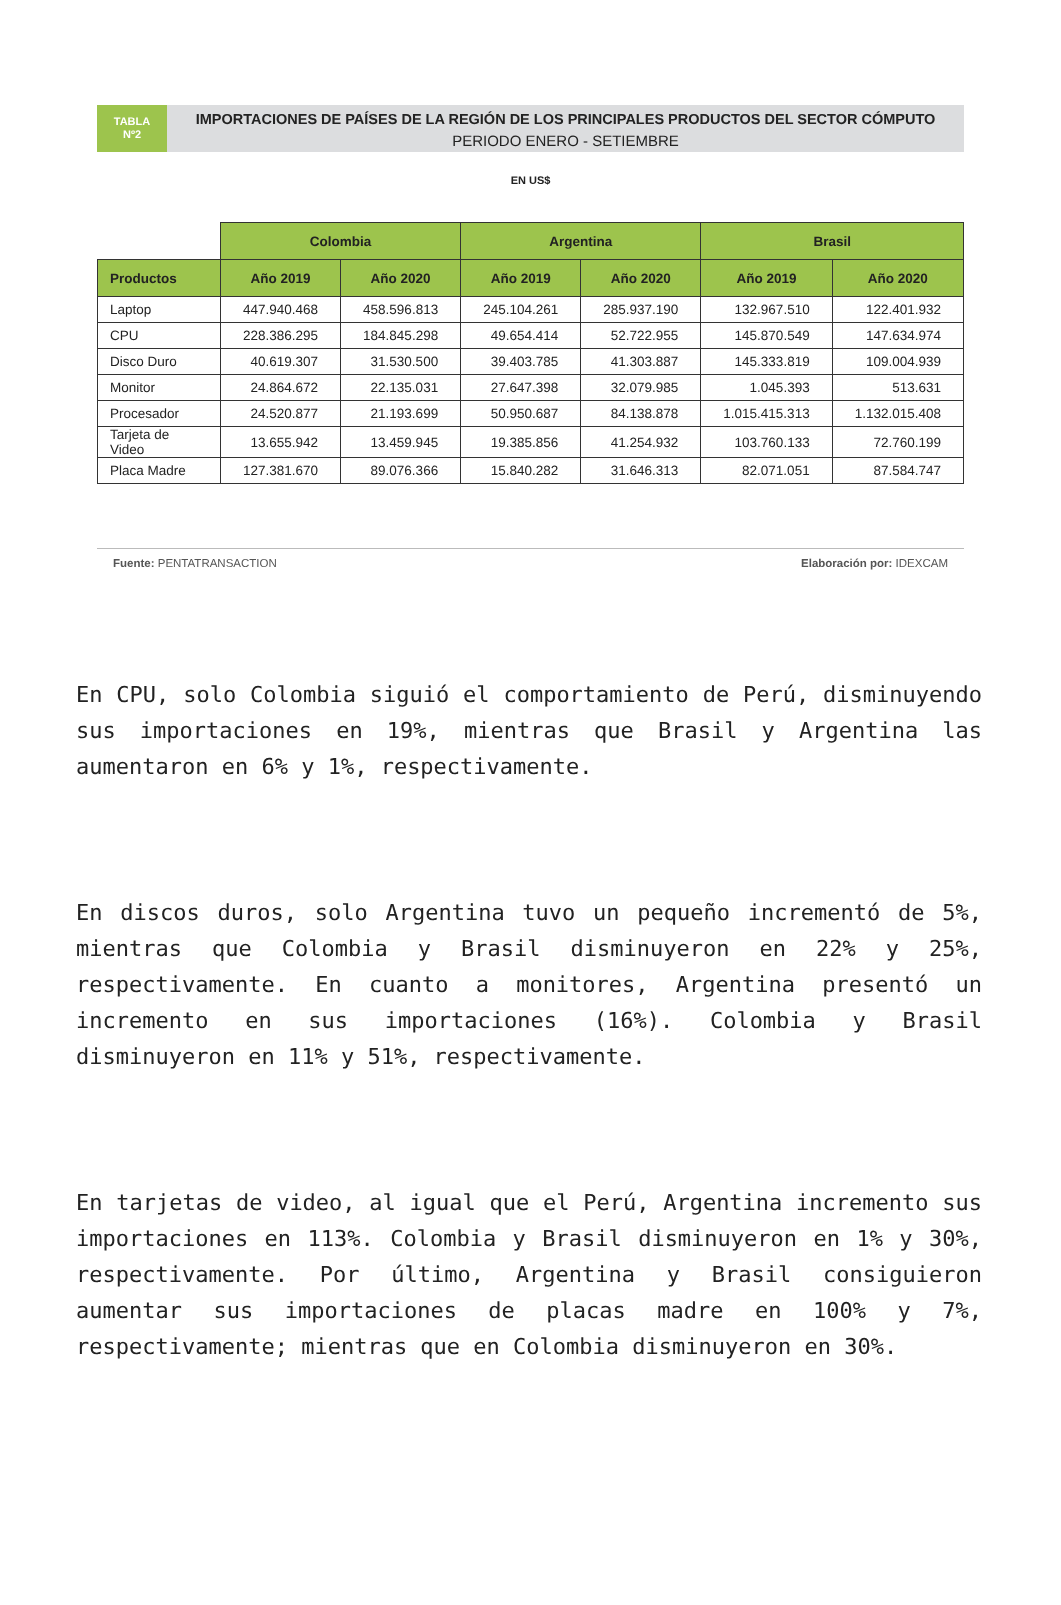TABLA
Nº2
IMPORTACIONES DE PAÍSES DE LA REGIÓN DE LOS PRINCIPALES PRODUCTOS DEL SECTOR CÓMPUTO
PERIODO ENERO - SETIEMBRE
EN US$
| | Colombia | | Argentina | | Brasil | |
| --- | --- | --- | --- | --- | --- | --- |
| Productos | Año 2019 | Año 2020 | Año 2019 | Año 2020 | Año 2019 | Año 2020 |
| Laptop | 447.940.468 | 458.596.813 | 245.104.261 | 285.937.190 | 132.967.510 | 122.401.932 |
| CPU | 228.386.295 | 184.845.298 | 49.654.414 | 52.722.955 | 145.870.549 | 147.634.974 |
| Disco Duro | 40.619.307 | 31.530.500 | 39.403.785 | 41.303.887 | 145.333.819 | 109.004.939 |
| Monitor | 24.864.672 | 22.135.031 | 27.647.398 | 32.079.985 | 1.045.393 | 513.631 |
| Procesador | 24.520.877 | 21.193.699 | 50.950.687 | 84.138.878 | 1.015.415.313 | 1.132.015.408 |
| Tarjeta de Video | 13.655.942 | 13.459.945 | 19.385.856 | 41.254.932 | 103.760.133 | 72.760.199 |
| Placa Madre | 127.381.670 | 89.076.366 | 15.840.282 | 31.646.313 | 82.071.051 | 87.584.747 |
Fuente: PENTATRANSACTION Elaboración por: IDEXCAM
En CPU, solo Colombia siguió el comportamiento de Perú, disminuyendo sus importaciones en 19%, mientras que Brasil y Argentina las aumentaron en 6% y 1%, respectivamente.
En discos duros, solo Argentina tuvo un pequeño incrementó de 5%, mientras que Colombia y Brasil disminuyeron en 22% y 25%, respectivamente. En cuanto a monitores, Argentina presentó un incremento en sus importaciones (16%). Colombia y Brasil disminuyeron en 11% y 51%, respectivamente.
En tarjetas de video, al igual que el Perú, Argentina incremento sus importaciones en 113%. Colombia y Brasil disminuyeron en 1% y 30%, respectivamente. Por último, Argentina y Brasil consiguieron aumentar sus importaciones de placas madre en 100% y 7%, respectivamente; mientras que en Colombia disminuyeron en 30%.